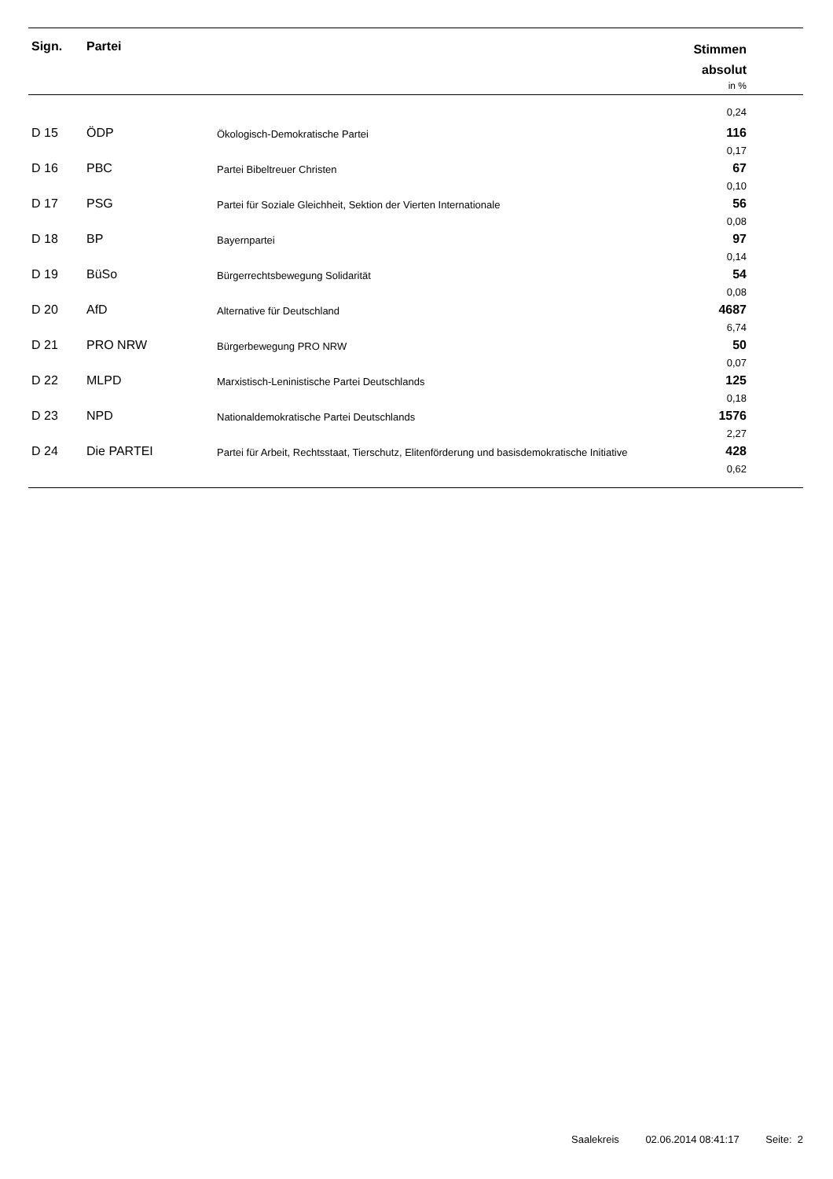| Sign. | Partei | | Stimmen absolut in % |
| --- | --- | --- | --- |
| 0,24 | | | |
| D 15 | ÖDP | Ökologisch-Demokratische Partei | 116 0,17 |
| D 16 | PBC | Partei Bibeltreuer Christen | 67 0,10 |
| D 17 | PSG | Partei für Soziale Gleichheit, Sektion der Vierten Internationale | 56 0,08 |
| D 18 | BP | Bayernpartei | 97 0,14 |
| D 19 | BüSo | Bürgerrechtsbewegung Solidarität | 54 0,08 |
| D 20 | AfD | Alternative für Deutschland | 4687 6,74 |
| D 21 | PRO NRW | Bürgerbewegung PRO NRW | 50 0,07 |
| D 22 | MLPD | Marxistisch-Leninistische Partei Deutschlands | 125 0,18 |
| D 23 | NPD | Nationaldemokratische Partei Deutschlands | 1576 2,27 |
| D 24 | Die PARTEI | Partei für Arbeit, Rechtsstaat, Tierschutz, Elitenförderung und basisdemokratische Initiative | 428 0,62 |
Saalekreis 02.06.2014 08:41:17 Seite: 2